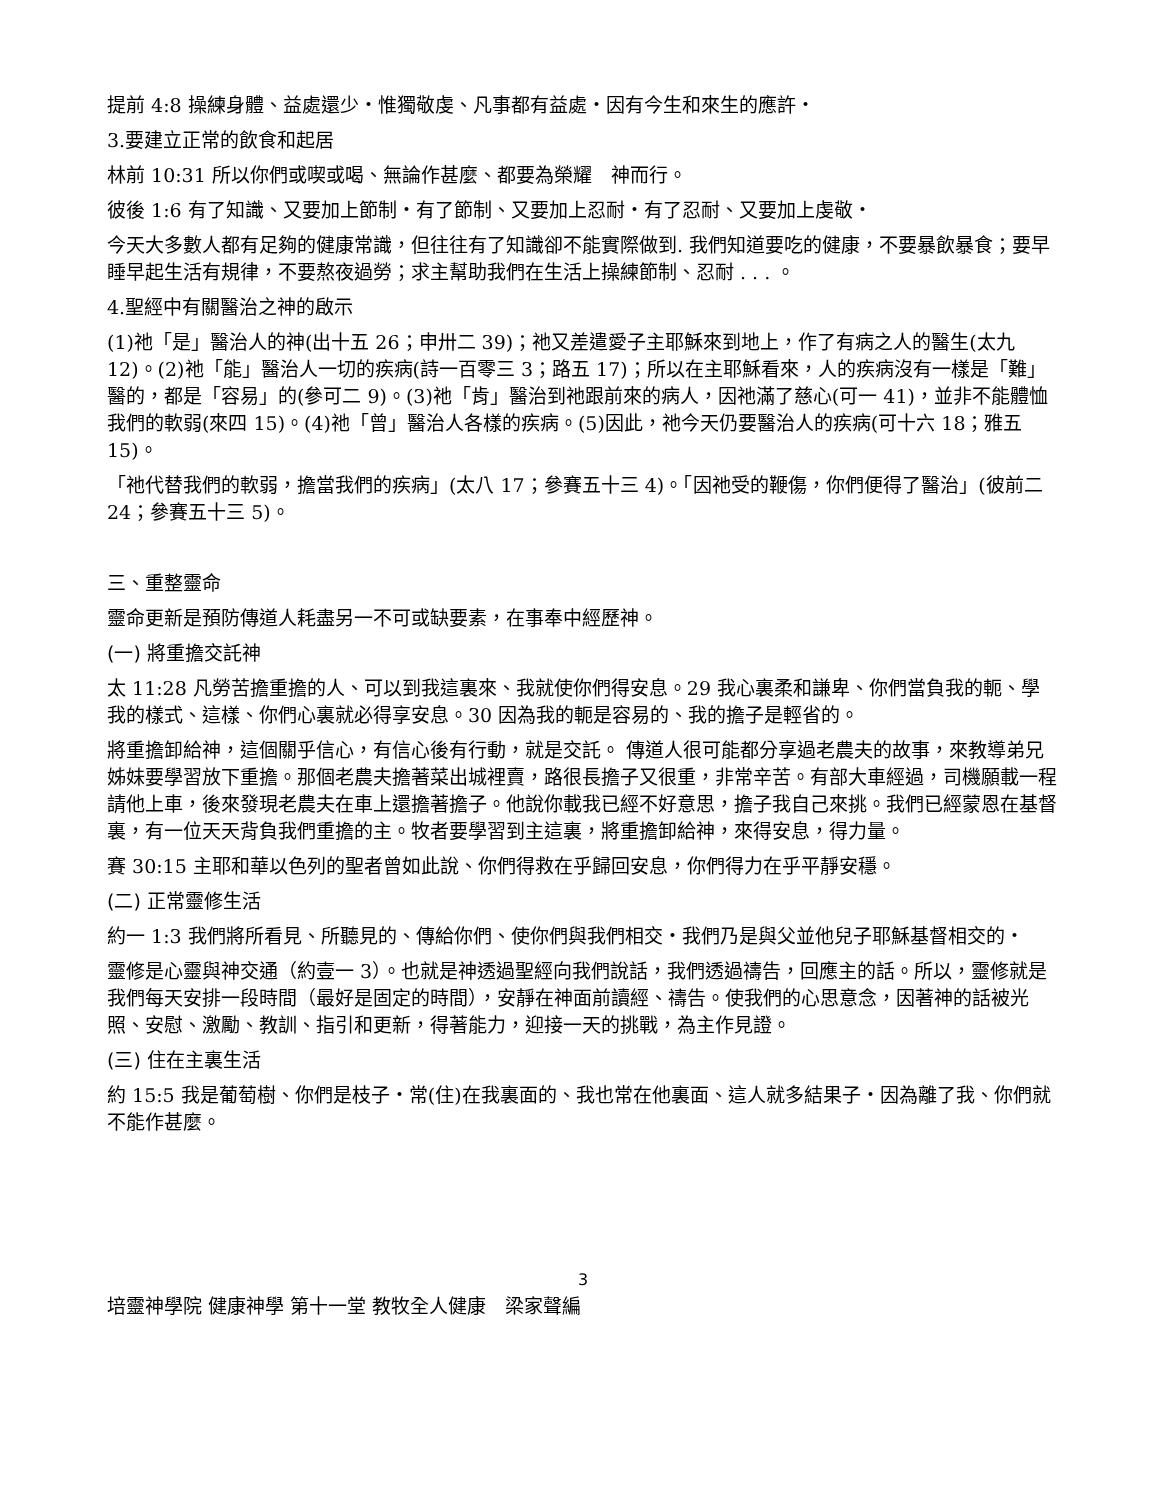提前 4:8 操練身體、益處還少‧惟獨敬虔、凡事都有益處‧因有今生和來生的應許‧
3.要建立正常的飲食和起居
林前 10:31 所以你們或喫或喝、無論作甚麼、都要為榮耀　神而行。
彼後 1:6 有了知識、又要加上節制‧有了節制、又要加上忍耐‧有了忍耐、又要加上虔敬‧
今天大多數人都有足夠的健康常識，但往往有了知識卻不能實際做到. 我們知道要吃的健康，不要暴飲暴食；要早睡早起生活有規律，不要熬夜過勞；求主幫助我們在生活上操練節制、忍耐 . . . 。
4.聖經中有關醫治之神的啟示
(1)祂「是」醫治人的神(出十五 26；申卅二 39)；祂又差遣愛子主耶穌來到地上，作了有病之人的醫生(太九 12)。(2)祂「能」醫治人一切的疾病(詩一百零三 3；路五 17)；所以在主耶穌看來，人的疾病沒有一樣是「難」醫的，都是「容易」的(參可二 9)。(3)祂「肯」醫治到祂跟前來的病人，因祂滿了慈心(可一 41)，並非不能體恤我們的軟弱(來四 15)。(4)祂「曾」醫治人各樣的疾病。(5)因此，祂今天仍要醫治人的疾病(可十六 18；雅五 15)。
「祂代替我們的軟弱，擔當我們的疾病」(太八 17；參賽五十三 4)。「因祂受的鞭傷，你們便得了醫治」(彼前二 24；參賽五十三 5)。
三、重整靈命
靈命更新是預防傳道人耗盡另一不可或缺要素，在事奉中經歷神。
(一) 將重擔交託神
太 11:28 凡勞苦擔重擔的人、可以到我這裏來、我就使你們得安息。29 我心裏柔和謙卑、你們當負我的軛、學我的樣式、這樣、你們心裏就必得享安息。30 因為我的軛是容易的、我的擔子是輕省的。
將重擔卸給神，這個關乎信心，有信心後有行動，就是交託。 傳道人很可能都分享過老農夫的故事，來教導弟兄姊妹要學習放下重擔。那個老農夫擔著菜出城裡賣，路很長擔子又很重，非常辛苦。有部大車經過，司機願載一程請他上車，後來發現老農夫在車上還擔著擔子。他說你載我已經不好意思，擔子我自己來挑。我們已經蒙恩在基督裏，有一位天天背負我們重擔的主。牧者要學習到主這裏，將重擔卸給神，來得安息，得力量。
賽 30:15 主耶和華以色列的聖者曾如此說、你們得救在乎歸回安息，你們得力在乎平靜安穩。
(二) 正常靈修生活
約一 1:3 我們將所看見、所聽見的、傳給你們、使你們與我們相交‧我們乃是與父並他兒子耶穌基督相交的‧
靈修是心靈與神交通（約壹一 3）。也就是神透過聖經向我們說話，我們透過禱告，回應主的話。所以，靈修就是我們每天安排一段時間（最好是固定的時間），安靜在神面前讀經、禱告。使我們的心思意念，因著神的話被光照、安慰、激勵、教訓、指引和更新，得著能力，迎接一天的挑戰，為主作見證。
(三) 住在主裏生活
約 15:5 我是葡萄樹、你們是枝子‧常(住)在我裏面的、我也常在他裏面、這人就多結果子‧因為離了我、你們就不能作甚麼。
3
培靈神學院 健康神學 第十一堂 教牧全人健康　梁家聲編